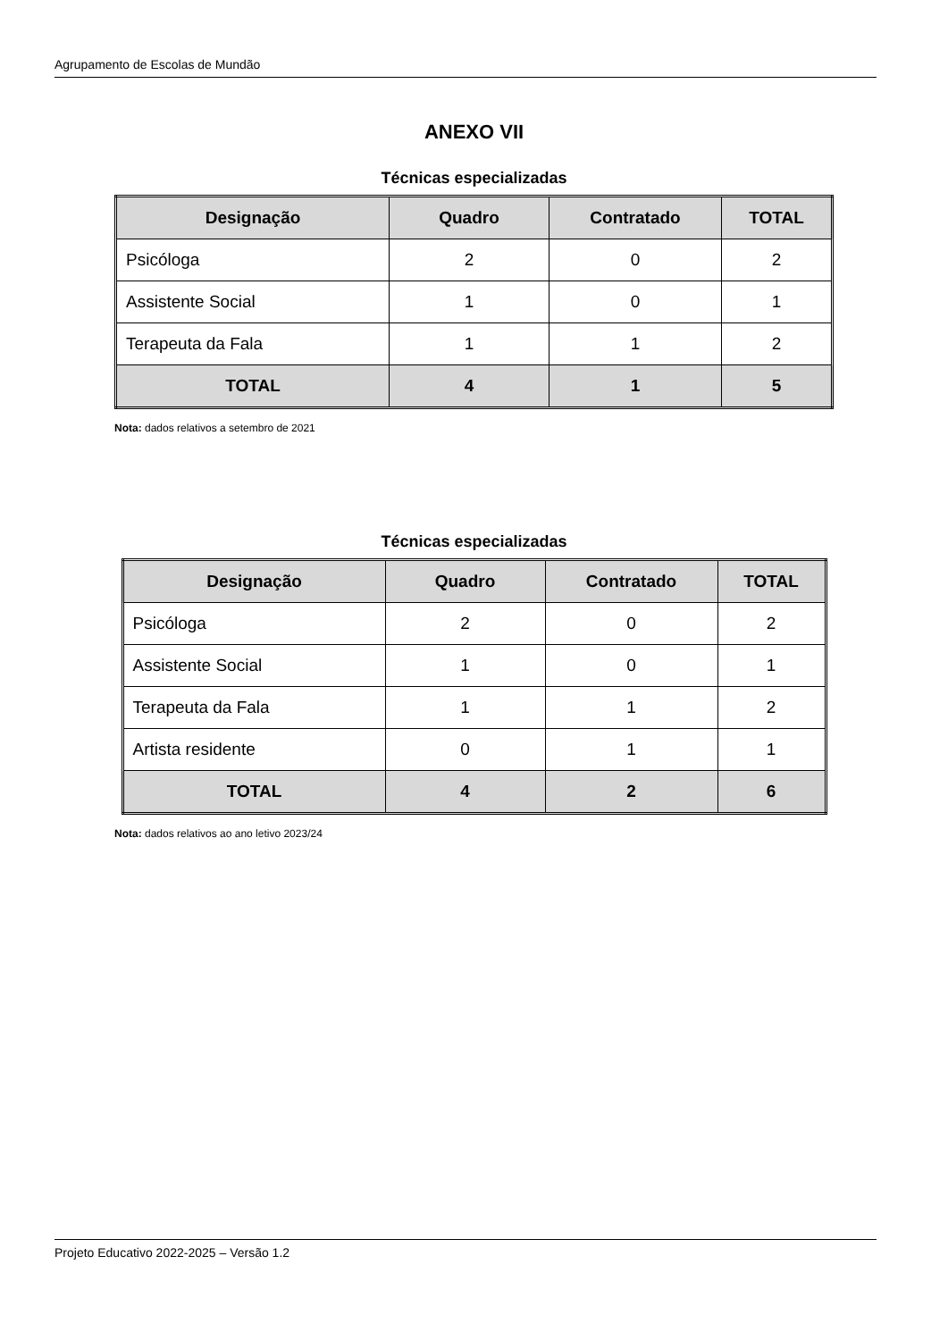Agrupamento de Escolas de Mundão
ANEXO VII
Técnicas especializadas
| Designação | Quadro | Contratado | TOTAL |
| --- | --- | --- | --- |
| Psicóloga | 2 | 0 | 2 |
| Assistente Social | 1 | 0 | 1 |
| Terapeuta da Fala | 1 | 1 | 2 |
| TOTAL | 4 | 1 | 5 |
Nota: dados relativos a setembro de 2021
Técnicas especializadas
| Designação | Quadro | Contratado | TOTAL |
| --- | --- | --- | --- |
| Psicóloga | 2 | 0 | 2 |
| Assistente Social | 1 | 0 | 1 |
| Terapeuta da Fala | 1 | 1 | 2 |
| Artista residente | 0 | 1 | 1 |
| TOTAL | 4 | 2 | 6 |
Nota: dados relativos ao ano letivo 2023/24
Projeto Educativo 2022-2025 – Versão 1.2